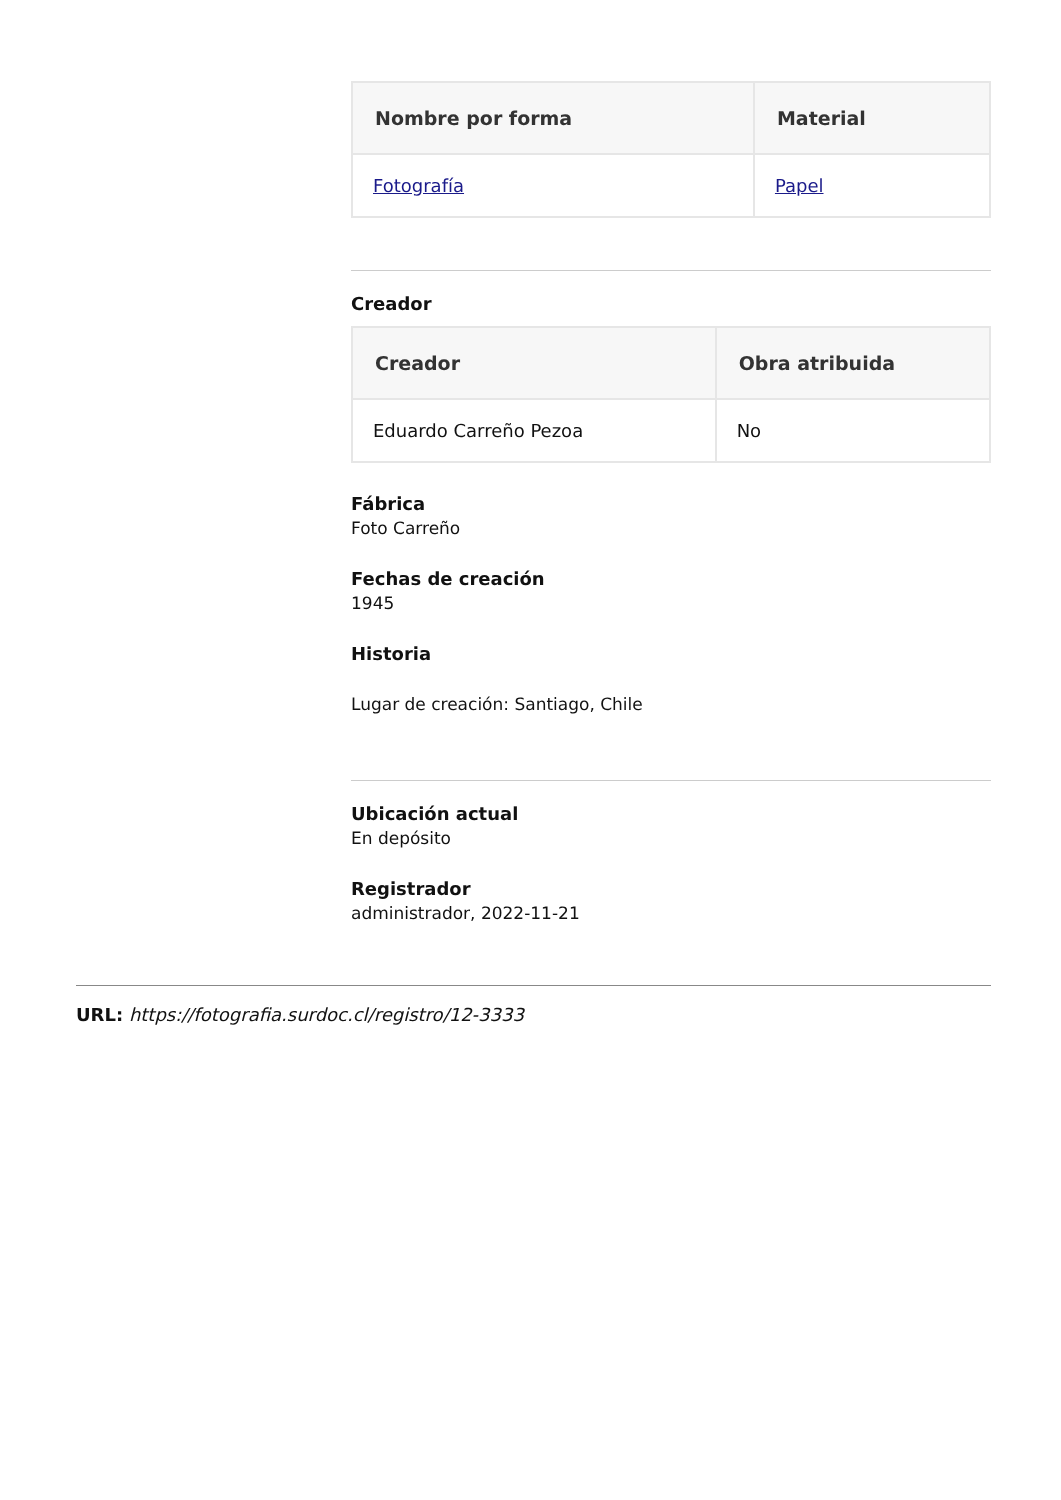| Nombre por forma | Material |
| --- | --- |
| Fotografía | Papel |
Creador
| Creador | Obra atribuida |
| --- | --- |
| Eduardo Carreño Pezoa | No |
Fábrica
Foto Carreño
Fechas de creación
1945
Historia
Lugar de creación: Santiago, Chile
Ubicación actual
En depósito
Registrador
administrador, 2022-11-21
URL: https://fotografia.surdoc.cl/registro/12-3333